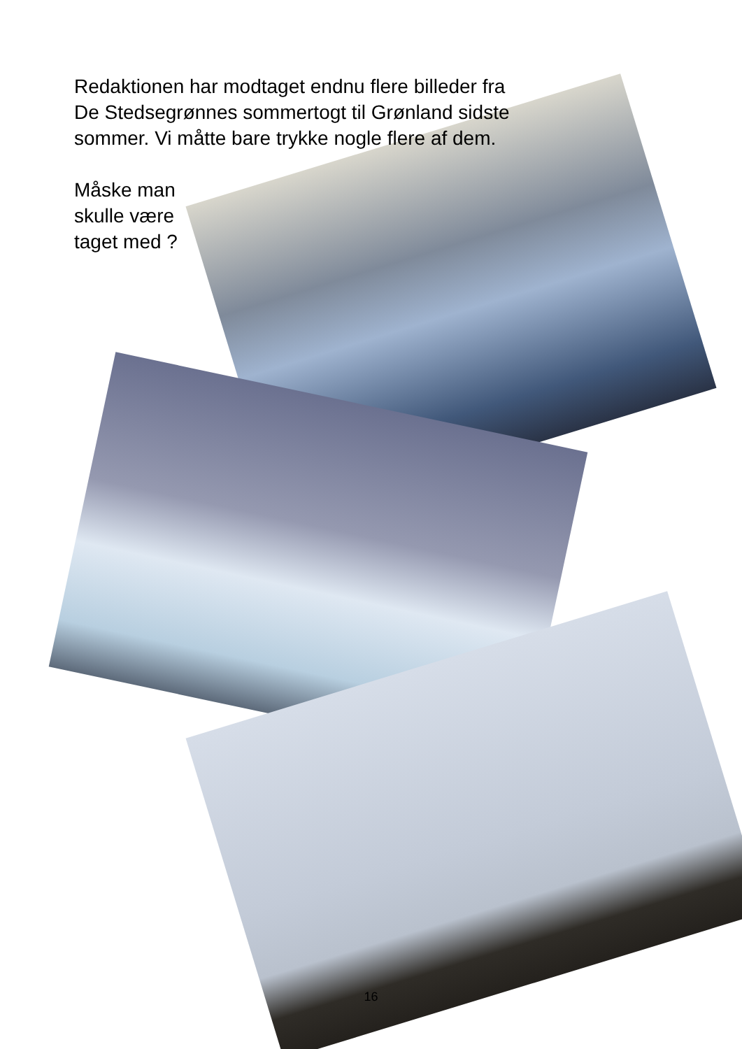Redaktionen har modtaget endnu flere billeder fra
De Stedsegrønnes sommertogt til Grønland sidste
sommer. Vi måtte bare trykke nogle flere af dem.
Måske man
skulle være
taget med ?
16